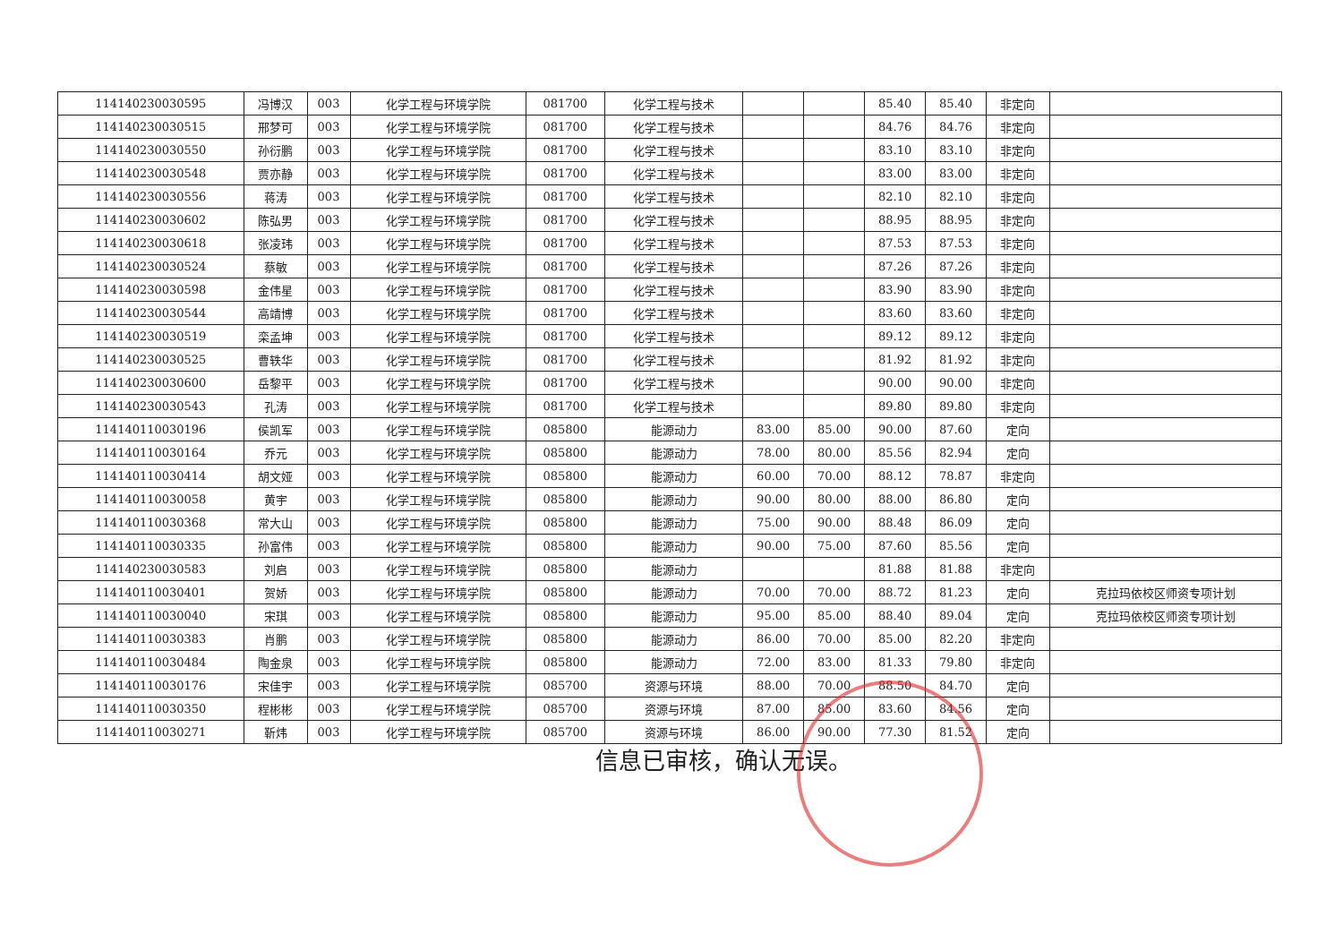| 114140230030595 | 冯博汉 | 003 | 化学工程与环境学院 | 081700 | 化学工程与技术 | | | 85.40 | 85.40 | 非定向 | |
| 114140230030515 | 邢梦可 | 003 | 化学工程与环境学院 | 081700 | 化学工程与技术 | | | 84.76 | 84.76 | 非定向 | |
| 114140230030550 | 孙衍鹏 | 003 | 化学工程与环境学院 | 081700 | 化学工程与技术 | | | 83.10 | 83.10 | 非定向 | |
| 114140230030548 | 贾亦静 | 003 | 化学工程与环境学院 | 081700 | 化学工程与技术 | | | 83.00 | 83.00 | 非定向 | |
| 114140230030556 | 蒋涛 | 003 | 化学工程与环境学院 | 081700 | 化学工程与技术 | | | 82.10 | 82.10 | 非定向 | |
| 114140230030602 | 陈弘男 | 003 | 化学工程与环境学院 | 081700 | 化学工程与技术 | | | 88.95 | 88.95 | 非定向 | |
| 114140230030618 | 张凌玮 | 003 | 化学工程与环境学院 | 081700 | 化学工程与技术 | | | 87.53 | 87.53 | 非定向 | |
| 114140230030524 | 蔡敏 | 003 | 化学工程与环境学院 | 081700 | 化学工程与技术 | | | 87.26 | 87.26 | 非定向 | |
| 114140230030598 | 金伟星 | 003 | 化学工程与环境学院 | 081700 | 化学工程与技术 | | | 83.90 | 83.90 | 非定向 | |
| 114140230030544 | 高靖博 | 003 | 化学工程与环境学院 | 081700 | 化学工程与技术 | | | 83.60 | 83.60 | 非定向 | |
| 114140230030519 | 栾孟坤 | 003 | 化学工程与环境学院 | 081700 | 化学工程与技术 | | | 89.12 | 89.12 | 非定向 | |
| 114140230030525 | 曹轶华 | 003 | 化学工程与环境学院 | 081700 | 化学工程与技术 | | | 81.92 | 81.92 | 非定向 | |
| 114140230030600 | 岳黎平 | 003 | 化学工程与环境学院 | 081700 | 化学工程与技术 | | | 90.00 | 90.00 | 非定向 | |
| 114140230030543 | 孔涛 | 003 | 化学工程与环境学院 | 081700 | 化学工程与技术 | | | 89.80 | 89.80 | 非定向 | |
| 114140110030196 | 侯凯军 | 003 | 化学工程与环境学院 | 085800 | 能源动力 | 83.00 | 85.00 | 90.00 | 87.60 | 定向 | |
| 114140110030164 | 乔元 | 003 | 化学工程与环境学院 | 085800 | 能源动力 | 78.00 | 80.00 | 85.56 | 82.94 | 定向 | |
| 114140110030414 | 胡文娅 | 003 | 化学工程与环境学院 | 085800 | 能源动力 | 60.00 | 70.00 | 88.12 | 78.87 | 非定向 | |
| 114140110030058 | 黄宇 | 003 | 化学工程与环境学院 | 085800 | 能源动力 | 90.00 | 80.00 | 88.00 | 86.80 | 定向 | |
| 114140110030368 | 常大山 | 003 | 化学工程与环境学院 | 085800 | 能源动力 | 75.00 | 90.00 | 88.48 | 86.09 | 定向 | |
| 114140110030335 | 孙富伟 | 003 | 化学工程与环境学院 | 085800 | 能源动力 | 90.00 | 75.00 | 87.60 | 85.56 | 定向 | |
| 114140230030583 | 刘启 | 003 | 化学工程与环境学院 | 085800 | 能源动力 | | | 81.88 | 81.88 | 非定向 | |
| 114140110030401 | 贺娇 | 003 | 化学工程与环境学院 | 085800 | 能源动力 | 70.00 | 70.00 | 88.72 | 81.23 | 定向 | 克拉玛依校区师资专项计划 |
| 114140110030040 | 宋琪 | 003 | 化学工程与环境学院 | 085800 | 能源动力 | 95.00 | 85.00 | 88.40 | 89.04 | 定向 | 克拉玛依校区师资专项计划 |
| 114140110030383 | 肖鹏 | 003 | 化学工程与环境学院 | 085800 | 能源动力 | 86.00 | 70.00 | 85.00 | 82.20 | 非定向 | |
| 114140110030484 | 陶金泉 | 003 | 化学工程与环境学院 | 085800 | 能源动力 | 72.00 | 83.00 | 81.33 | 79.80 | 非定向 | |
| 114140110030176 | 宋佳宇 | 003 | 化学工程与环境学院 | 085700 | 资源与环境 | 88.00 | 70.00 | 88.50 | 84.70 | 定向 | |
| 114140110030350 | 程彬彬 | 003 | 化学工程与环境学院 | 085700 | 资源与环境 | 87.00 | 85.00 | 83.60 | 84.56 | 定向 | |
| 114140110030271 | 靳炜 | 003 | 化学工程与环境学院 | 085700 | 资源与环境 | 86.00 | 90.00 | 77.30 | 81.52 | 定向 | |
信息已审核，确认无误。